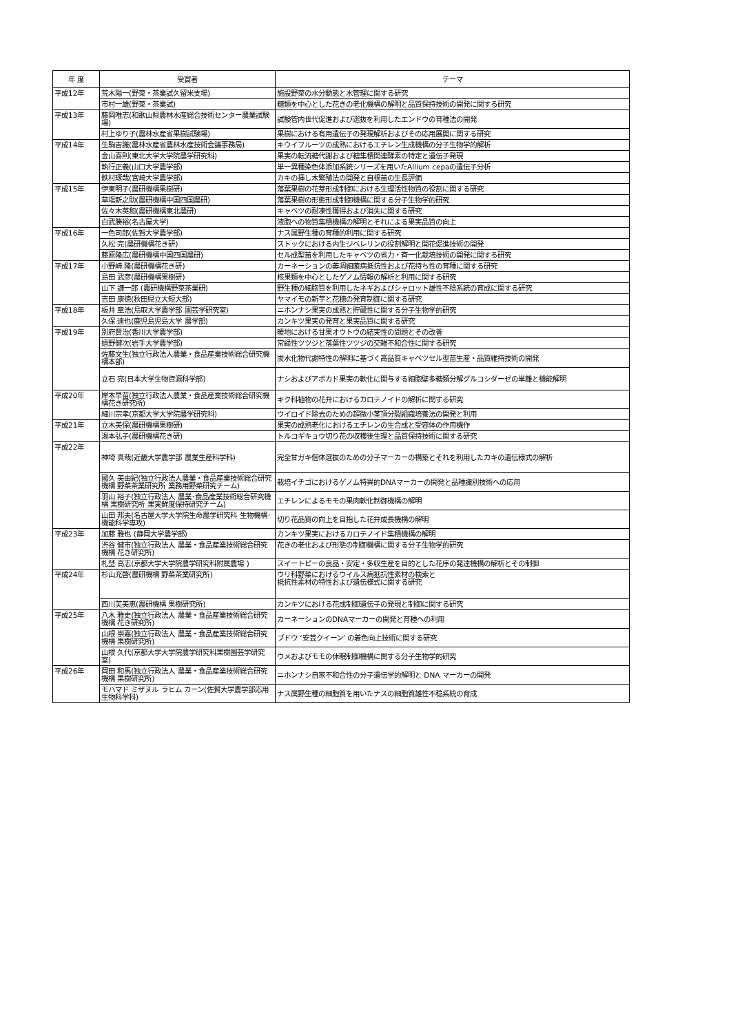| 年 度 | 受賞者 | テーマ |
| --- | --- | --- |
| 平成12年 | 荒木陽一(野菜・茶業試久留米支場) | 施設野菜の水分動態と水管理に関する研究 |
| | 市村一雄(野菜・茶業試) | 糖類を中心とした花きの老化機構の解明と品質保持技術の開発に関する研究 |
| 平成13年 | 藤岡唯志(和歌山県農林水産総合技術センター農業試験場) | 試験管内世代促進および選抜を利用したエンドウの育種法の開発 |
| | 村上ゆり子(農林水産省果樹試験場) | 果樹における有用遺伝子の発現解析およびその応用展開に関する研究 |
| 平成14年 | 生駒吉識(農林水産省農林水産技術会議事務局) | キウイフルーツの成熟におけるエチレン生成機構の分子生物学的解析 |
| | 金山喜則(東北大学大学院農学研究科) | 果実の転流糖代謝および糖集積関連酵素の特定と遺伝子発現 |
| | 執行正義(山口大学農学部) | 単一異種染色体添加系統シリーズを用いたAllium cepaの遺伝子分析 |
| | 鉄村琢哉(宮崎大学農学部) | カキの挿し木繁殖法の開発と自根苗の生長評価 |
| 平成15年 | 伊東明子(農研機構果樹研) | 落葉果樹の花芽形成制御における生理活性物質の役割に関する研究 |
| | 草塲新之助(農研機構中国四国農研) | 落葉果樹の形態形成制御機構に関する分子生物学的研究 |
| | 佐々木英和(農研機構東北農研) | キャベツの耐凍性獲得および消失に関する研究 |
| | 白武勝裕(名古屋大学) | 液胞への物質集積機構の解明とそれによる果実品質の向上 |
| 平成16年 | 一色司郎(佐賀大学農学部) | ナス属野生種の育種的利用に関する研究 |
| | 久松 完(農研機構花き研) | ストックにおける内生ジベレリンの役割解明と開花促進技術の開発 |
| | 藤原隆広(農研機構中国四国農研) | セル成型苗を利用したキャベツの省力・斉一化栽培技術の開発に関する研究 |
| 平成17年 | 小野崎 隆(農研機構花き研) | カーネーションの萎凋細菌病抵抗性および花持ち性の育種に関する研究 |
| | 島田 武彦(農研機構果樹研) | 核果類を中心としたゲノム情報の解析と利用に関する研究 |
| | 山下 謙一郎 (農研機構野菜茶業研) | 野生種の細胞質を利用したネギおよびシャロット雄性不稔系統の育成に関する研究 |
| | 吉田 康徳(秋田県立大短大部) | ヤマイモの新芋と花穂の発育制御に関する研究 |
| 平成18年 | 板井 章浩(鳥取大学農学部 園芸学研究室) | ニホンナシ果実の成熟と貯蔵性に関する分子生物学的研究 |
| | 久保 達也(鹿児島児島大学 農学部) | カンキツ果実の発育と果実品質に関する研究 |
| 平成19年 | 別府賢治(香川大学農学部) | 暖地における甘果オウトウの結実性の問題とその改善 |
| | 嬉野健次(岩手大学農学部) | 常緑性ツツジと落葉性ツツジの交雑不和合性に関する研究 |
| | 佐藤文生(独立行政法人農業・食品産業技術総合研究機構本部) | 炭水化物代謝特性の解明に基づく高品質キャベツセル型苗生産・品質維持技術の開発 |
| | 立石 亮(日本大学生物資源科学部) | ナシおよびアボカド果実の軟化に関与する細胞壁多糖類分解グルコシダーゼの単離と機能解明 |
| 平成20年 | 岸本早苗(独立行政法人農業・食品産業技術総合研究機構花き研究所) | キク科植物の花弁におけるカロテノイドの解析に関する研究 |
| | 細川宗孝(京都大学大学院農学研究科) | ウイロイド除去のための超微小茎頂分裂組織培養法の開発と利用 |
| 平成21年 | 立木美保(農研機構果樹研) | 果実の成熟老化におけるエチレンの生合成と受容体の作用機作 |
| | 湯本弘子(農研機構花き研) | トルコギキョウ切り花の収穫後生理と品質保持技術に関する研究 |
| 平成22年 | 神埼 真哉(近畿大学農学部 農業生産科学科) | 完全甘ガキ個体選抜のための分子マーカーの構築とそれを利用したカキの遺伝様式の解析 |
| | 國久 美由紀(独立行政法人農業・食品産業技術総合研究機構 野菜茶業研究所 業務用野菜研究チーム) | 栽培イチゴにおけるゲノム特異的DNAマーカーの開発と品種識別技術への応用 |
| | 羽山 裕子(独立行政法人 農業･食品産業技術総合研究機構 果樹研究所 果実鮮度保持研究チーム) | エチレンによるモモの果肉軟化制御機構の解明 |
| | 山田 邦夫(名古屋大学大学院生命農学研究科 生物機構･機能科学専攻) | 切り花品質の向上を目指した花弁成長機構の解明 |
| 平成23年 | 加藤 雅也 (静岡大学農学部) | カンキツ果実におけるカロテノイド集積機構の解明 |
| | 渋谷 健市(独立行政法人 農業・食品産業技術総合研究機構 花き研究所) | 花きの老化および形態の制御機構に関する分子生物学的研究 |
| | 札埜 高志(京都大学大学院農学研究科附属農場 ) | スイートピーの良品・安定・多収生産を目的とした花序の発達機構の解析とその制御 |
| 平成24年 | 杉山充啓(農研機構 野菜茶業研究所) | ウリ科野菜におけるウイルス病抵抗性素材の検索と 抵抗性素材の特性および遺伝様式に関する研究 |
| | 西川芙美恵(農研機構 果樹研究所) | カンキツにおける花成制御遺伝子の発現と制御に関する研究 |
| 平成25年 | 八木 雅史(独立行政法人 農業・食品産業技術総合研究機構 花き研究所) | カーネーションのDNAマーカーの開発と育種への利用 |
| | 山根 崇嘉(独立行政法人 農業・食品産業技術総合研究機構 果樹研究所) | ブドウ ‘安芸クイーン’ の着色向上技術に関する研究 |
| | 山根 久代(京都大学大学院農学研究科果樹園芸学研究室) | ウメおよびモモの休眠制御機構に関する分子生物学的研究 |
| 平成26年 | 岡田 和馬(独立行政法人 農業・食品産業技術総合研究機構 果樹研究所) | ニホンナシ自家不和合性の分子遺伝学的解明と DNA マーカーの開発 |
| | モハマド ミザヌル ラヒム カーン(佐賀大学農学部応用生物科学科) | ナス属野生種の細胞質を用いたナスの細胞質雄性不稔系統の育成 |